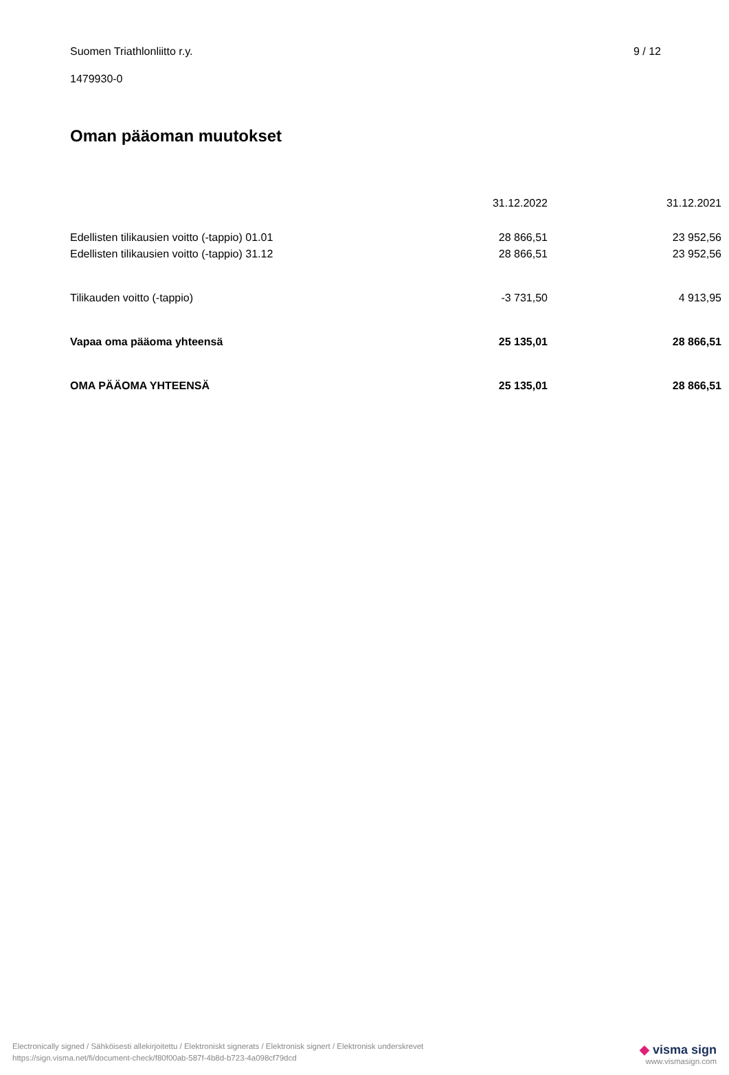Suomen Triathlonliitto r.y. 9 / 12
1479930-0
Oman pääoman muutokset
| | 31.12.2022 | 31.12.2021 |
| Edellisten tilikausien voitto (-tappio) 01.01 | 28 866,51 | 23 952,56 |
| Edellisten tilikausien voitto (-tappio) 31.12 | 28 866,51 | 23 952,56 |
| Tilikauden voitto (-tappio) | -3 731,50 | 4 913,95 |
| Vapaa oma pääoma yhteensä | 25 135,01 | 28 866,51 |
| OMA PÄÄOMA YHTEENSÄ | 25 135,01 | 28 866,51 |
Electronically signed / Sähköisesti allekirjoitettu / Elektroniskt signerats / Elektronisk signert / Elektronisk underskrevet
https://sign.visma.net/fi/document-check/f80f00ab-587f-4b8d-b723-4a098cf79dcd
◆ visma sign
www.vismasign.com